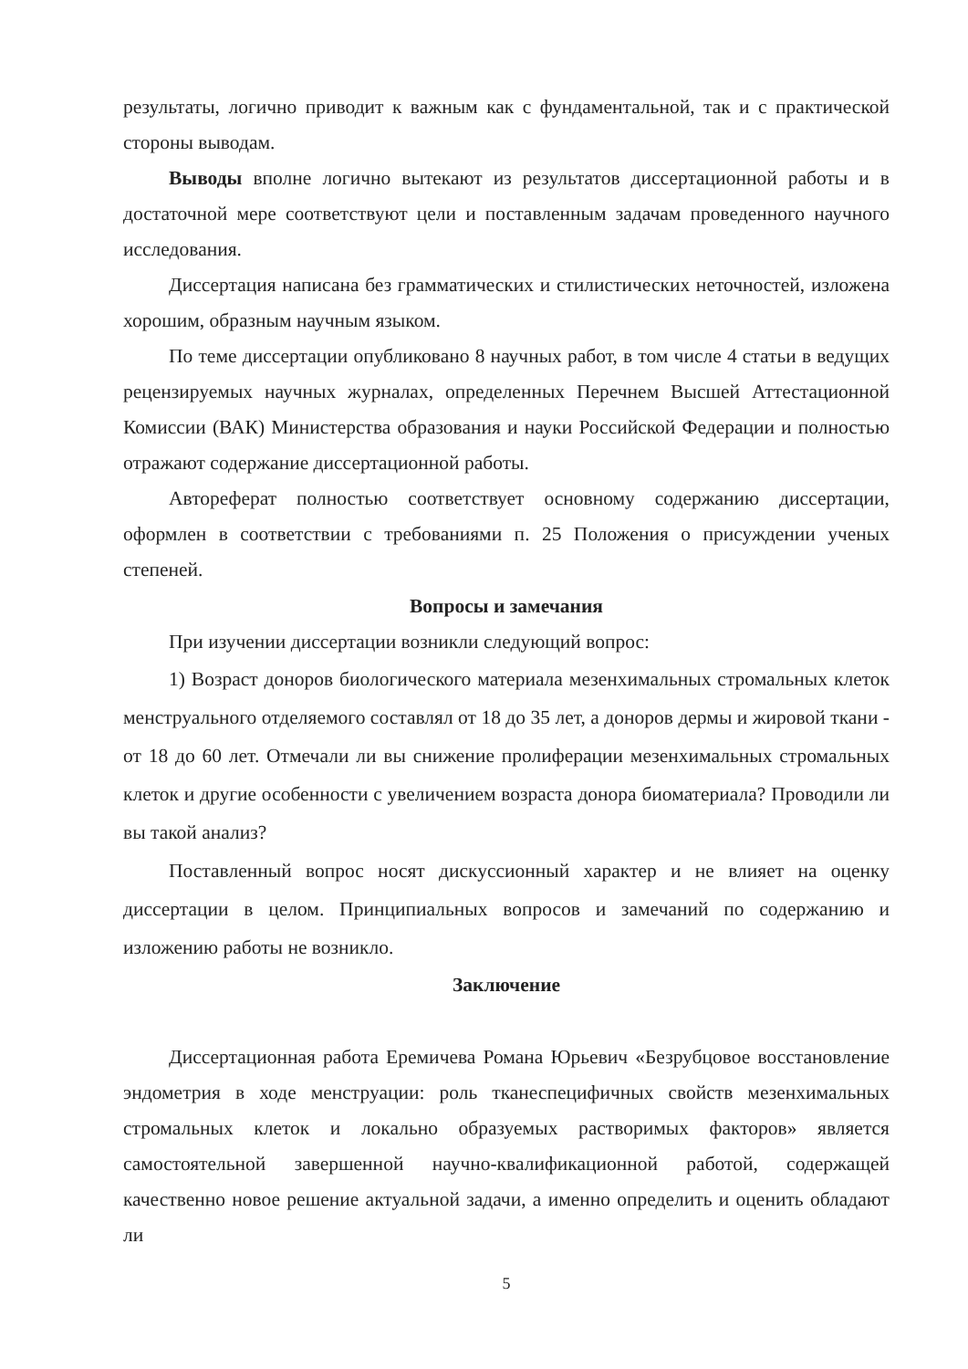результаты, логично приводит к важным как с фундаментальной, так и с практической стороны выводам.
Выводы вполне логично вытекают из результатов диссертационной работы и в достаточной мере соответствуют цели и поставленным задачам проведенного научного исследования.
Диссертация написана без грамматических и стилистических неточностей, изложена хорошим, образным научным языком.
По теме диссертации опубликовано 8 научных работ, в том числе 4 статьи в ведущих рецензируемых научных журналах, определенных Перечнем Высшей Аттестационной Комиссии (ВАК) Министерства образования и науки Российской Федерации и полностью отражают содержание диссертационной работы.
Автореферат полностью соответствует основному содержанию диссертации, оформлен в соответствии с требованиями п. 25 Положения о присуждении ученых степеней.
Вопросы и замечания
При изучении диссертации возникли следующий вопрос:
1) Возраст доноров биологического материала мезенхимальных стромальных клеток менструального отделяемого составлял от 18 до 35 лет, а доноров дермы и жировой ткани - от 18 до 60 лет. Отмечали ли вы снижение пролиферации мезенхимальных стромальных клеток и другие особенности с увеличением возраста донора биоматериала? Проводили ли вы такой анализ?
Поставленный вопрос носят дискуссионный характер и не влияет на оценку диссертации в целом. Принципиальных вопросов и замечаний по содержанию и изложению работы не возникло.
Заключение
Диссертационная работа Еремичева Романа Юрьевич «Безрубцовое восстановление эндометрия в ходе менструации: роль тканеспецифичных свойств мезенхимальных стромальных клеток и локально образуемых растворимых факторов» является самостоятельной завершенной научно-квалификационной работой, содержащей качественно новое решение актуальной задачи, а именно определить и оценить обладают ли
5